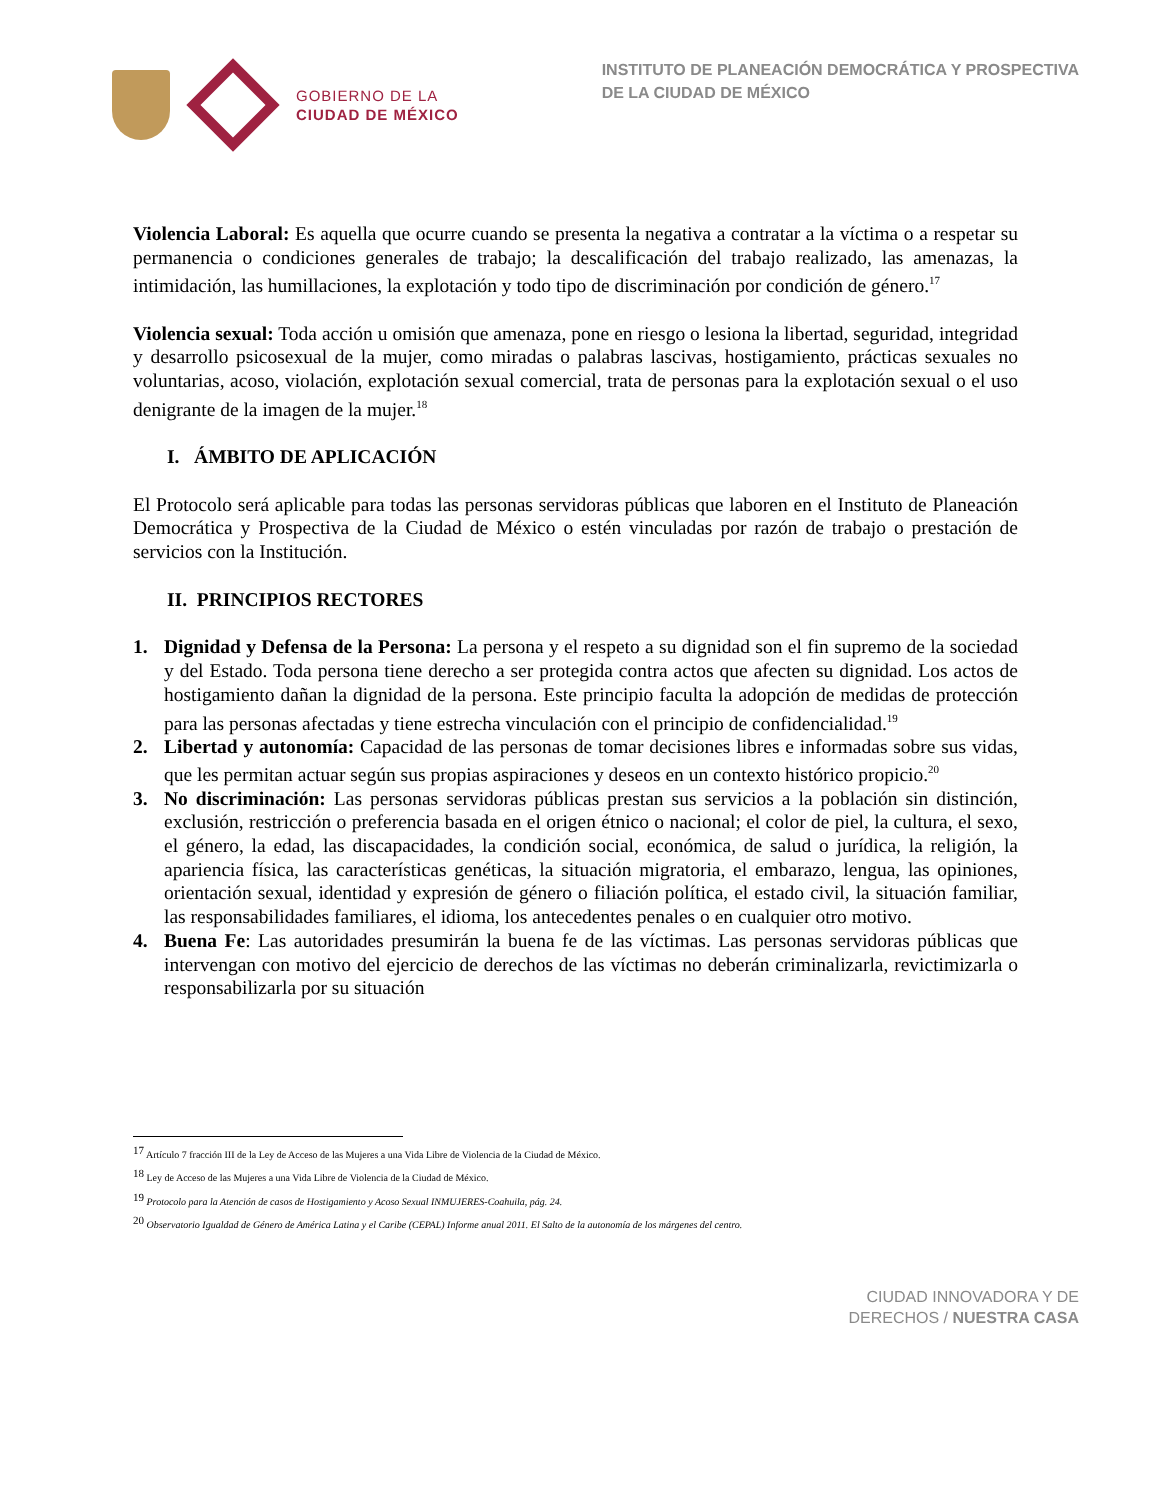GOBIERNO DE LA
CIUDAD DE MÉXICO
INSTITUTO DE PLANEACIÓN DEMOCRÁTICA Y PROSPECTIVA
DE LA CIUDAD DE MÉXICO
Violencia Laboral: Es aquella que ocurre cuando se presenta la negativa a contratar a la víctima o a respetar su permanencia o condiciones generales de trabajo; la descalificación del trabajo realizado, las amenazas, la intimidación, las humillaciones, la explotación y todo tipo de discriminación por condición de género.<sup>17</sup>
Violencia sexual: Toda acción u omisión que amenaza, pone en riesgo o lesiona la libertad, seguridad, integridad y desarrollo psicosexual de la mujer, como miradas o palabras lascivas, hostigamiento, prácticas sexuales no voluntarias, acoso, violación, explotación sexual comercial, trata de personas para la explotación sexual o el uso denigrante de la imagen de la mujer.<sup>18</sup>
I. ÁMBITO DE APLICACIÓN
El Protocolo será aplicable para todas las personas servidoras públicas que laboren en el Instituto de Planeación Democrática y Prospectiva de la Ciudad de México o estén vinculadas por razón de trabajo o prestación de servicios con la Institución.
II. PRINCIPIOS RECTORES
1. Dignidad y Defensa de la Persona: La persona y el respeto a su dignidad son el fin supremo de la sociedad y del Estado. Toda persona tiene derecho a ser protegida contra actos que afecten su dignidad. Los actos de hostigamiento dañan la dignidad de la persona. Este principio faculta la adopción de medidas de protección para las personas afectadas y tiene estrecha vinculación con el principio de confidencialidad.<sup>19</sup>
2. Libertad y autonomía: Capacidad de las personas de tomar decisiones libres e informadas sobre sus vidas, que les permitan actuar según sus propias aspiraciones y deseos en un contexto histórico propicio.<sup>20</sup>
3. No discriminación: Las personas servidoras públicas prestan sus servicios a la población sin distinción, exclusión, restricción o preferencia basada en el origen étnico o nacional; el color de piel, la cultura, el sexo, el género, la edad, las discapacidades, la condición social, económica, de salud o jurídica, la religión, la apariencia física, las características genéticas, la situación migratoria, el embarazo, lengua, las opiniones, orientación sexual, identidad y expresión de género o filiación política, el estado civil, la situación familiar, las responsabilidades familiares, el idioma, los antecedentes penales o en cualquier otro motivo.
4. Buena Fe: Las autoridades presumirán la buena fe de las víctimas. Las personas servidoras públicas que intervengan con motivo del ejercicio de derechos de las víctimas no deberán criminalizarla, revictimizarla o responsabilizarla por su situación
<sup>17</sup> Artículo 7 fracción III de la Ley de Acceso de las Mujeres a una Vida Libre de Violencia de la Ciudad de México.
<sup>18</sup> Ley de Acceso de las Mujeres a una Vida Libre de Violencia de la Ciudad de México.
<sup>19</sup> Protocolo para la Atención de casos de Hostigamiento y Acoso Sexual INMUJERES-Coahuila, pág. 24.
<sup>20</sup> Observatorio Igualdad de Género de América Latina y el Caribe (CEPAL) Informe anual 2011. El Salto de la autonomía de los márgenes del centro.
CIUDAD INNOVADORA Y DE
DERECHOS / NUESTRA CASA